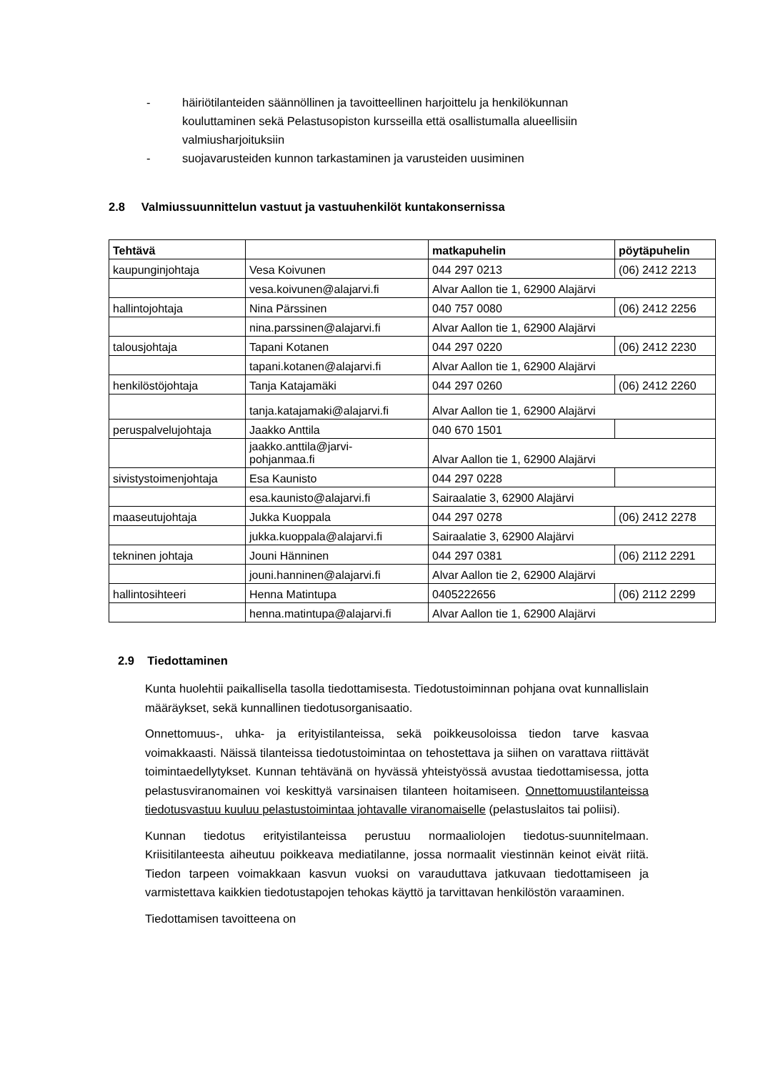- häiriötilanteiden säännöllinen ja tavoitteellinen harjoittelu ja henkilökunnan kouluttaminen sekä Pelastusopiston kursseilla että osallistumalla alueellisiin valmiusharjoituksiin
- suojavarusteiden kunnon tarkastaminen ja varusteiden uusiminen
2.8 Valmiussuunnittelun vastuut ja vastuuhenkilöt kuntakonsernissa
| Tehtävä | | matkapuhelin | pöytäpuhelin |
| --- | --- | --- | --- |
| kaupunginjohtaja | Vesa Koivunen | 044 297 0213 | (06) 2412 2213 |
| | vesa.koivunen@alajarvi.fi | Alvar Aallon tie 1, 62900 Alajärvi | |
| hallintojohtaja | Nina Pärssinen | 040 757 0080 | (06) 2412 2256 |
| | nina.parssinen@alajarvi.fi | Alvar Aallon tie 1, 62900 Alajärvi | |
| talousjohtaja | Tapani Kotanen | 044 297 0220 | (06) 2412 2230 |
| | tapani.kotanen@alajarvi.fi | Alvar Aallon tie 1, 62900 Alajärvi | |
| henkilöstöjohtaja | Tanja Katajamäki | 044 297 0260 | (06) 2412 2260 |
| | tanja.katajamaki@alajarvi.fi | Alvar Aallon tie 1, 62900 Alajärvi | |
| peruspalvelujohtaja | Jaakko Anttila | 040 670 1501 | |
| | jaakko.anttila@jarvi- pohjanmaa.fi | Alvar Aallon tie 1, 62900 Alajärvi | |
| sivistystoimenjohtaja | Esa Kaunisto | 044 297 0228 | |
| | esa.kaunisto@alajarvi.fi | Sairaalatie 3, 62900 Alajärvi | |
| maaseutujohtaja | Jukka Kuoppala | 044 297 0278 | (06) 2412 2278 |
| | jukka.kuoppala@alajarvi.fi | Sairaalatie 3, 62900 Alajärvi | |
| tekninen johtaja | Jouni Hänninen | 044 297 0381 | (06) 2112 2291 |
| | jouni.hanninen@alajarvi.fi | Alvar Aallon tie 2, 62900 Alajärvi | |
| hallintosihteeri | Henna Matintupa | 0405222656 | (06) 2112 2299 |
| | henna.matintupa@alajarvi.fi | Alvar Aallon tie 1, 62900 Alajärvi | |
2.9 Tiedottaminen
Kunta huolehtii paikallisella tasolla tiedottamisesta. Tiedotustoiminnan pohjana ovat kunnallislain määräykset, sekä kunnallinen tiedotusorganisaatio.
Onnettomuus-, uhka- ja erityistilanteissa, sekä poikkeusoloissa tiedon tarve kasvaa voimakkaasti. Näissä tilanteissa tiedotustoimintaa on tehostettava ja siihen on varattava riittävät toimintaedellytykset. Kunnan tehtävänä on hyvässä yhteistyössä avustaa tiedottamisessa, jotta pelastusviranomainen voi keskittyä varsinaisen tilanteen hoitamiseen. Onnettomuustilanteissa tiedotusvastuu kuuluu pelastustoimintaa johtavalle viranomaiselle (pelastuslaitos tai poliisi).
Kunnan tiedotus erityistilanteissa perustuu normaaliolojen tiedotus-suunnitelmaan. Kriisitilanteesta aiheutuu poikkeava mediatilanne, jossa normaalit viestinnän keinot eivät riitä. Tiedon tarpeen voimakkaan kasvun vuoksi on varauduttava jatkuvaan tiedottamiseen ja varmistettava kaikkien tiedotustapojen tehokas käyttö ja tarvittavan henkilöstön varaaminen.
Tiedottamisen tavoitteena on